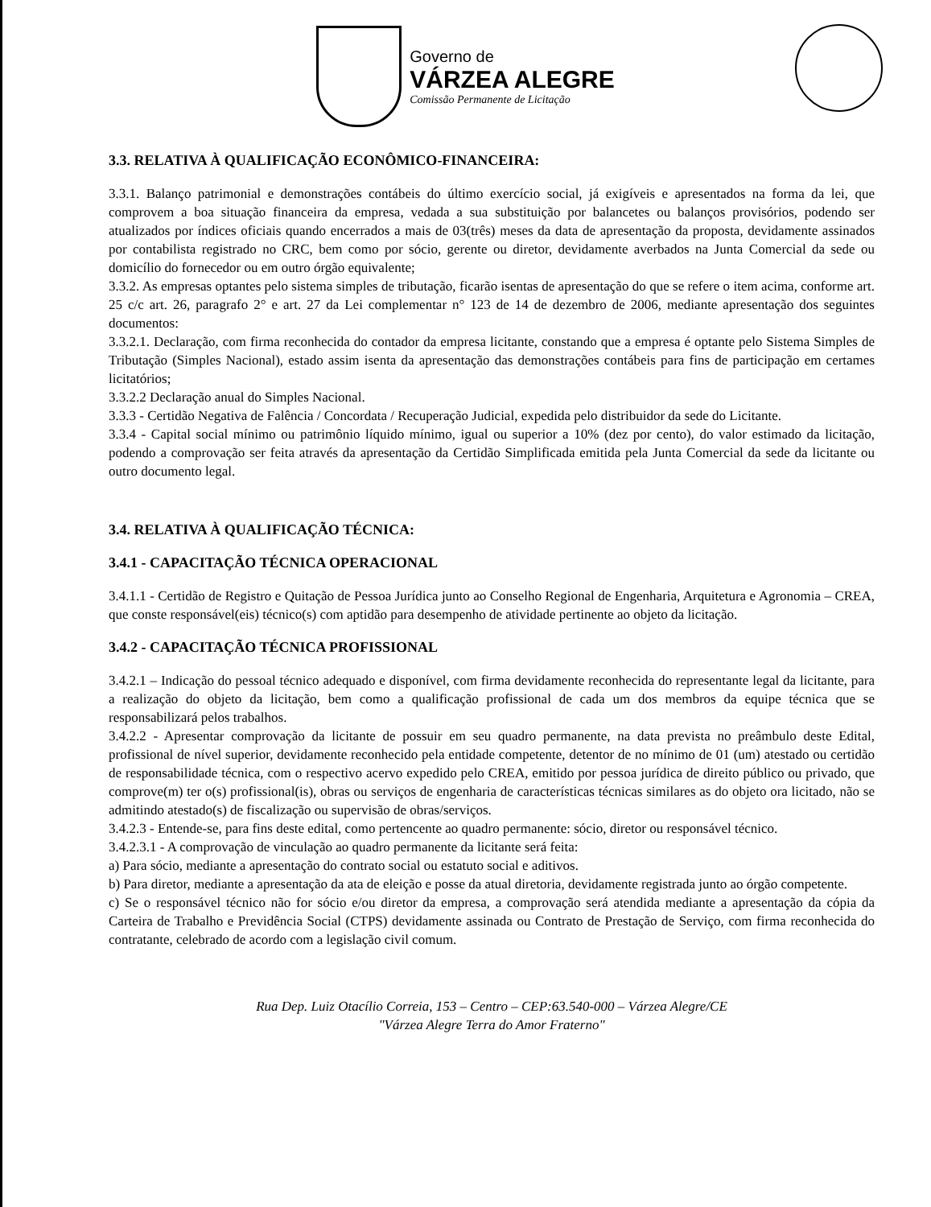Governo de
VÁRZEA ALEGRE
Comissão Permanente de Licitação
3.3. RELATIVA À QUALIFICAÇÃO ECONÔMICO-FINANCEIRA:
3.3.1. Balanço patrimonial e demonstrações contábeis do último exercício social, já exigíveis e apresentados na forma da lei, que comprovem a boa situação financeira da empresa, vedada a sua substituição por balancetes ou balanços provisórios, podendo ser atualizados por índices oficiais quando encerrados a mais de 03(três) meses da data de apresentação da proposta, devidamente assinados por contabilista registrado no CRC, bem como por sócio, gerente ou diretor, devidamente averbados na Junta Comercial da sede ou domicílio do fornecedor ou em outro órgão equivalente;
3.3.2. As empresas optantes pelo sistema simples de tributação, ficarão isentas de apresentação do que se refere o item acima, conforme art. 25 c/c art. 26, paragrafo 2° e art. 27 da Lei complementar n° 123 de 14 de dezembro de 2006, mediante apresentação dos seguintes documentos:
3.3.2.1. Declaração, com firma reconhecida do contador da empresa licitante, constando que a empresa é optante pelo Sistema Simples de Tributação (Simples Nacional), estado assim isenta da apresentação das demonstrações contábeis para fins de participação em certames licitatórios;
3.3.2.2 Declaração anual do Simples Nacional.
3.3.3 - Certidão Negativa de Falência / Concordata / Recuperação Judicial, expedida pelo distribuidor da sede do Licitante.
3.3.4 - Capital social mínimo ou patrimônio líquido mínimo, igual ou superior a 10% (dez por cento), do valor estimado da licitação, podendo a comprovação ser feita através da apresentação da Certidão Simplificada emitida pela Junta Comercial da sede da licitante ou outro documento legal.
3.4. RELATIVA À QUALIFICAÇÃO TÉCNICA:
3.4.1 - CAPACITAÇÃO TÉCNICA OPERACIONAL
3.4.1.1 - Certidão de Registro e Quitação de Pessoa Jurídica junto ao Conselho Regional de Engenharia, Arquitetura e Agronomia – CREA, que conste responsável(eis) técnico(s) com aptidão para desempenho de atividade pertinente ao objeto da licitação.
3.4.2 - CAPACITAÇÃO TÉCNICA PROFISSIONAL
3.4.2.1 – Indicação do pessoal técnico adequado e disponível, com firma devidamente reconhecida do representante legal da licitante, para a realização do objeto da licitação, bem como a qualificação profissional de cada um dos membros da equipe técnica que se responsabilizará pelos trabalhos.
3.4.2.2 - Apresentar comprovação da licitante de possuir em seu quadro permanente, na data prevista no preâmbulo deste Edital, profissional de nível superior, devidamente reconhecido pela entidade competente, detentor de no mínimo de 01 (um) atestado ou certidão de responsabilidade técnica, com o respectivo acervo expedido pelo CREA, emitido por pessoa jurídica de direito público ou privado, que comprove(m) ter o(s) profissional(is), obras ou serviços de engenharia de características técnicas similares as do objeto ora licitado, não se admitindo atestado(s) de fiscalização ou supervisão de obras/serviços.
3.4.2.3 - Entende-se, para fins deste edital, como pertencente ao quadro permanente: sócio, diretor ou responsável técnico.
3.4.2.3.1 - A comprovação de vinculação ao quadro permanente da licitante será feita:
a) Para sócio, mediante a apresentação do contrato social ou estatuto social e aditivos.
b) Para diretor, mediante a apresentação da ata de eleição e posse da atual diretoria, devidamente registrada junto ao órgão competente.
c) Se o responsável técnico não for sócio e/ou diretor da empresa, a comprovação será atendida mediante a apresentação da cópia da Carteira de Trabalho e Previdência Social (CTPS) devidamente assinada ou Contrato de Prestação de Serviço, com firma reconhecida do contratante, celebrado de acordo com a legislação civil comum.
Rua Dep. Luiz Otacílio Correia, 153 – Centro – CEP:63.540-000 – Várzea Alegre/CE
"Várzea Alegre Terra do Amor Fraterno"